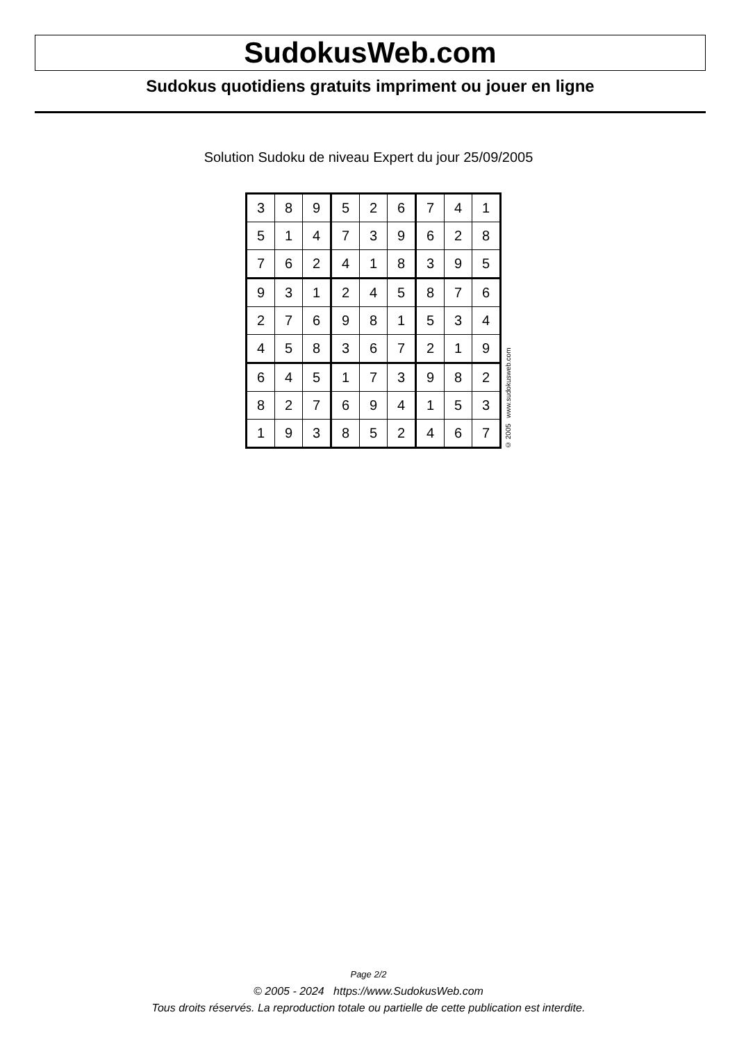SudokusWeb.com
Sudokus quotidiens gratuits impriment ou jouer en ligne
Solution Sudoku de niveau Expert du jour 25/09/2005
| 3 | 8 | 9 | 5 | 2 | 6 | 7 | 4 | 1 |
| 5 | 1 | 4 | 7 | 3 | 9 | 6 | 2 | 8 |
| 7 | 6 | 2 | 4 | 1 | 8 | 3 | 9 | 5 |
| 9 | 3 | 1 | 2 | 4 | 5 | 8 | 7 | 6 |
| 2 | 7 | 6 | 9 | 8 | 1 | 5 | 3 | 4 |
| 4 | 5 | 8 | 3 | 6 | 7 | 2 | 1 | 9 |
| 6 | 4 | 5 | 1 | 7 | 3 | 9 | 8 | 2 |
| 8 | 2 | 7 | 6 | 9 | 4 | 1 | 5 | 3 |
| 1 | 9 | 3 | 8 | 5 | 2 | 4 | 6 | 7 |
© 2005 www.sudokusweb.com
Page 2/2
© 2005 - 2024 https://www.SudokusWeb.com
Tous droits réservés. La reproduction totale ou partielle de cette publication est interdite.